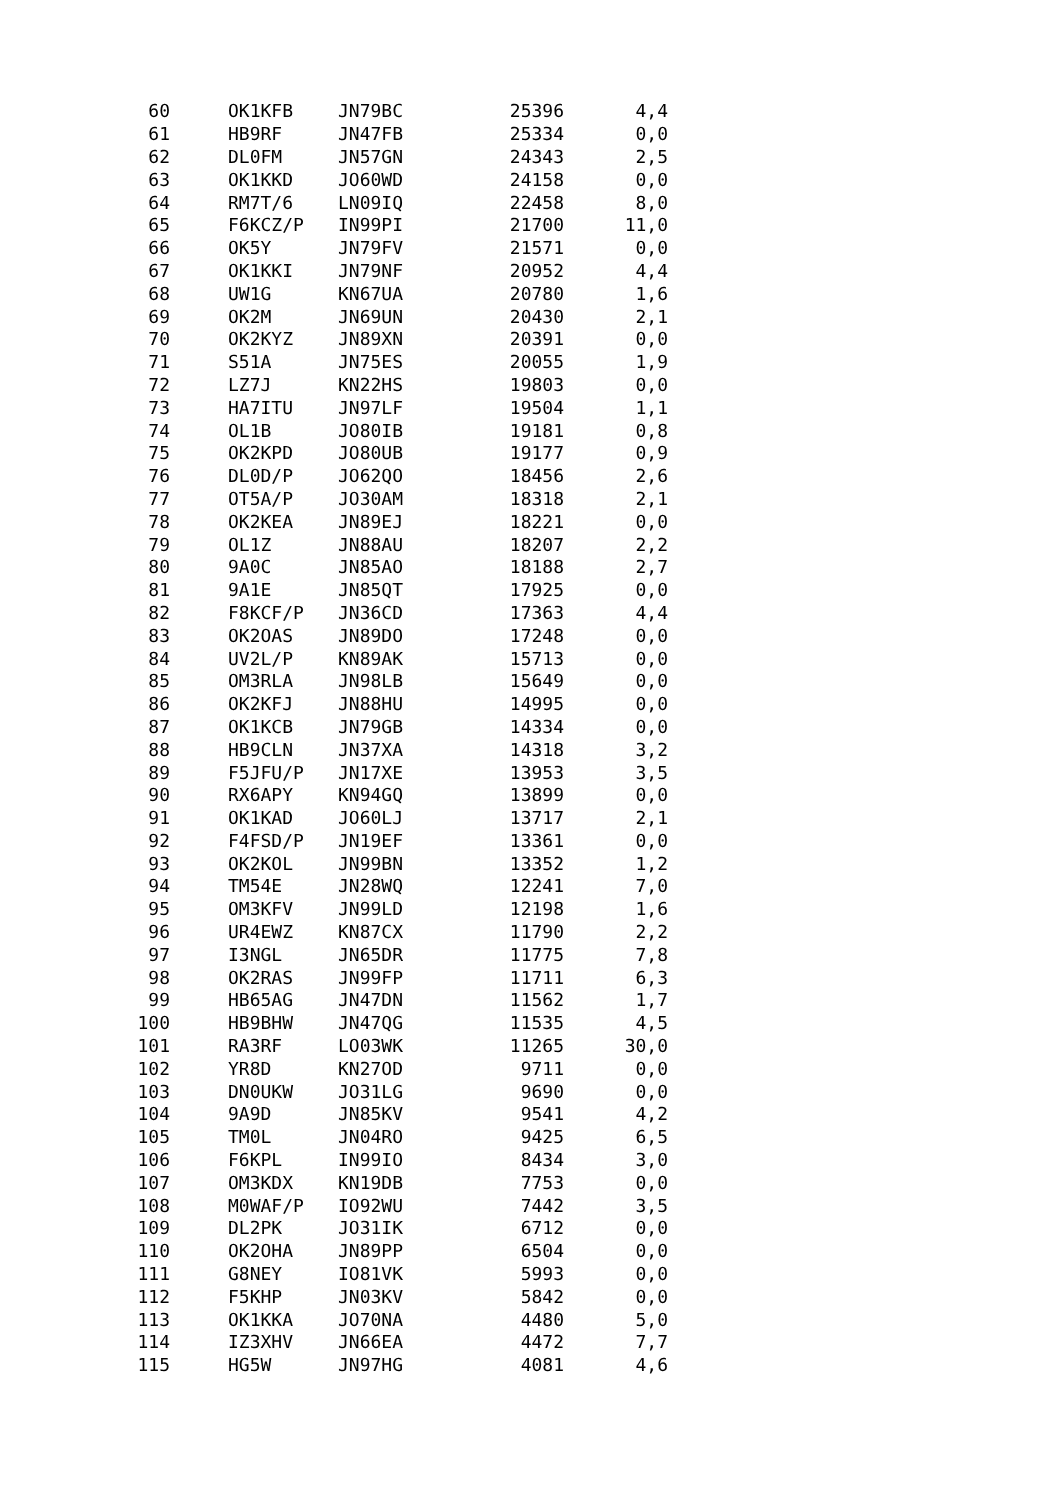| 60 | OK1KFB | JN79BC | 25396 | 4,4 |
| 61 | HB9RF | JN47FB | 25334 | 0,0 |
| 62 | DL0FM | JN57GN | 24343 | 2,5 |
| 63 | OK1KKD | JO60WD | 24158 | 0,0 |
| 64 | RM7T/6 | LN09IQ | 22458 | 8,0 |
| 65 | F6KCZ/P | IN99PI | 21700 | 11,0 |
| 66 | OK5Y | JN79FV | 21571 | 0,0 |
| 67 | OK1KKI | JN79NF | 20952 | 4,4 |
| 68 | UW1G | KN67UA | 20780 | 1,6 |
| 69 | OK2M | JN69UN | 20430 | 2,1 |
| 70 | OK2KYZ | JN89XN | 20391 | 0,0 |
| 71 | S51A | JN75ES | 20055 | 1,9 |
| 72 | LZ7J | KN22HS | 19803 | 0,0 |
| 73 | HA7ITU | JN97LF | 19504 | 1,1 |
| 74 | OL1B | JO80IB | 19181 | 0,8 |
| 75 | OK2KPD | JO80UB | 19177 | 0,9 |
| 76 | DL0D/P | JO62QO | 18456 | 2,6 |
| 77 | OT5A/P | JO30AM | 18318 | 2,1 |
| 78 | OK2KEA | JN89EJ | 18221 | 0,0 |
| 79 | OL1Z | JN88AU | 18207 | 2,2 |
| 80 | 9A0C | JN85AO | 18188 | 2,7 |
| 81 | 9A1E | JN85QT | 17925 | 0,0 |
| 82 | F8KCF/P | JN36CD | 17363 | 4,4 |
| 83 | OK2OAS | JN89DO | 17248 | 0,0 |
| 84 | UV2L/P | KN89AK | 15713 | 0,0 |
| 85 | OM3RLA | JN98LB | 15649 | 0,0 |
| 86 | OK2KFJ | JN88HU | 14995 | 0,0 |
| 87 | OK1KCB | JN79GB | 14334 | 0,0 |
| 88 | HB9CLN | JN37XA | 14318 | 3,2 |
| 89 | F5JFU/P | JN17XE | 13953 | 3,5 |
| 90 | RX6APY | KN94GQ | 13899 | 0,0 |
| 91 | OK1KAD | JO60LJ | 13717 | 2,1 |
| 92 | F4FSD/P | JN19EF | 13361 | 0,0 |
| 93 | OK2KOL | JN99BN | 13352 | 1,2 |
| 94 | TM54E | JN28WQ | 12241 | 7,0 |
| 95 | OM3KFV | JN99LD | 12198 | 1,6 |
| 96 | UR4EWZ | KN87CX | 11790 | 2,2 |
| 97 | I3NGL | JN65DR | 11775 | 7,8 |
| 98 | OK2RAS | JN99FP | 11711 | 6,3 |
| 99 | HB65AG | JN47DN | 11562 | 1,7 |
| 100 | HB9BHW | JN47QG | 11535 | 4,5 |
| 101 | RA3RF | LO03WK | 11265 | 30,0 |
| 102 | YR8D | KN27OD | 9711 | 0,0 |
| 103 | DN0UKW | JO31LG | 9690 | 0,0 |
| 104 | 9A9D | JN85KV | 9541 | 4,2 |
| 105 | TM0L | JN04RO | 9425 | 6,5 |
| 106 | F6KPL | IN99IO | 8434 | 3,0 |
| 107 | OM3KDX | KN19DB | 7753 | 0,0 |
| 108 | M0WAF/P | IO92WU | 7442 | 3,5 |
| 109 | DL2PK | JO31IK | 6712 | 0,0 |
| 110 | OK2OHA | JN89PP | 6504 | 0,0 |
| 111 | G8NEY | IO81VK | 5993 | 0,0 |
| 112 | F5KHP | JN03KV | 5842 | 0,0 |
| 113 | OK1KKA | JO70NA | 4480 | 5,0 |
| 114 | IZ3XHV | JN66EA | 4472 | 7,7 |
| 115 | HG5W | JN97HG | 4081 | 4,6 |